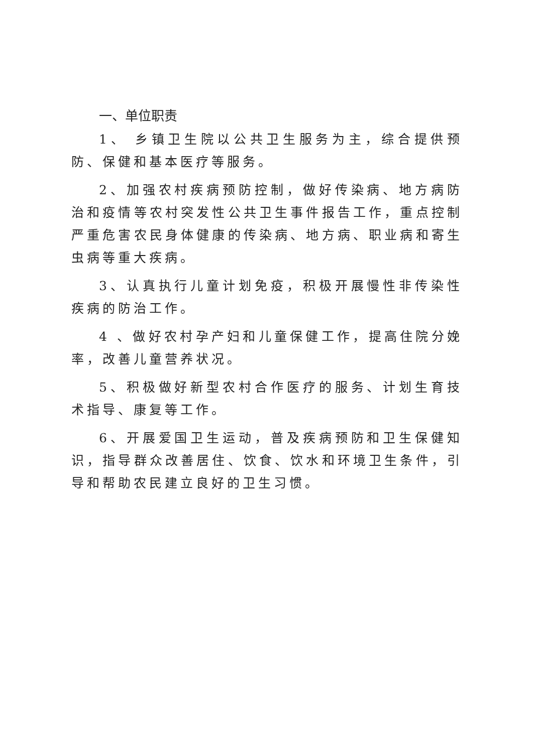一、单位职责
1、 乡镇卫生院以公共卫生服务为主，综合提供预防、保健和基本医疗等服务。
2、加强农村疾病预防控制，做好传染病、地方病防治和疫情等农村突发性公共卫生事件报告工作，重点控制严重危害农民身体健康的传染病、地方病、职业病和寄生虫病等重大疾病。
3、认真执行儿童计划免疫，积极开展慢性非传染性疾病的防治工作。
4 、做好农村孕产妇和儿童保健工作，提高住院分娩率，改善儿童营养状况。
5、积极做好新型农村合作医疗的服务、计划生育技术指导、康复等工作。
6、开展爱国卫生运动，普及疾病预防和卫生保健知识，指导群众改善居住、饮食、饮水和环境卫生条件，引导和帮助农民建立良好的卫生习惯。